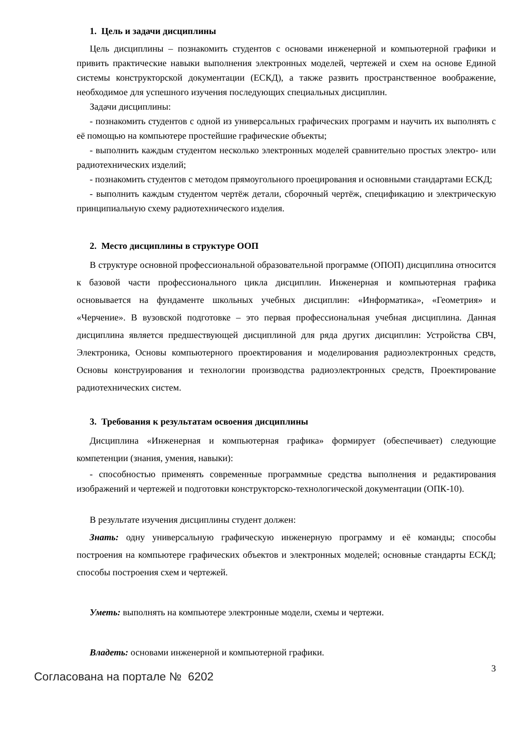1. Цель и задачи дисциплины
Цель дисциплины – познакомить студентов с основами инженерной и компьютерной графики и привить практические навыки выполнения электронных моделей, чертежей и схем на основе Единой системы конструкторской документации (ЕСКД), а также развить пространственное воображение, необходимое для успешного изучения последующих специальных дисциплин.
Задачи дисциплины:
- познакомить студентов с одной из универсальных графических программ и научить их выполнять с её помощью на компьютере простейшие графические объекты;
- выполнить каждым студентом несколько электронных моделей сравнительно простых электро- или радиотехнических изделий;
- познакомить студентов с методом прямоугольного проецирования и основными стандартами ЕСКД;
- выполнить каждым студентом чертёж детали, сборочный чертёж, спецификацию и электрическую принципиальную схему радиотехнического изделия.
2. Место дисциплины в структуре ООП
В структуре основной профессиональной образовательной программе (ОПОП) дисциплина относится к базовой части профессионального цикла дисциплин. Инженерная и компьютерная графика основывается на фундаменте школьных учебных дисциплин: «Информатика», «Геометрия» и «Черчение». В вузовской подготовке – это первая профессиональная учебная дисциплина. Данная дисциплина является предшествующей дисциплиной для ряда других дисциплин: Устройства СВЧ, Электроника, Основы компьютерного проектирования и моделирования радиоэлектронных средств, Основы конструирования и технологии производства радиоэлектронных средств, Проектирование радиотехнических систем.
3. Требования к результатам освоения дисциплины
Дисциплина «Инженерная и компьютерная графика» формирует (обеспечивает) следующие компетенции (знания, умения, навыки):
- способностью применять современные программные средства выполнения и редактирования изображений и чертежей и подготовки конструкторско-технологической документации (ОПК-10).
В результате изучения дисциплины студент должен:
Знать: одну универсальную графическую инженерную программу и её команды; способы построения на компьютере графических объектов и электронных моделей; основные стандарты ЕСКД; способы построения схем и чертежей.
Уметь: выполнять на компьютере электронные модели, схемы и чертежи.
Владеть: основами инженерной и компьютерной графики.
3
Согласована на портале № 6202